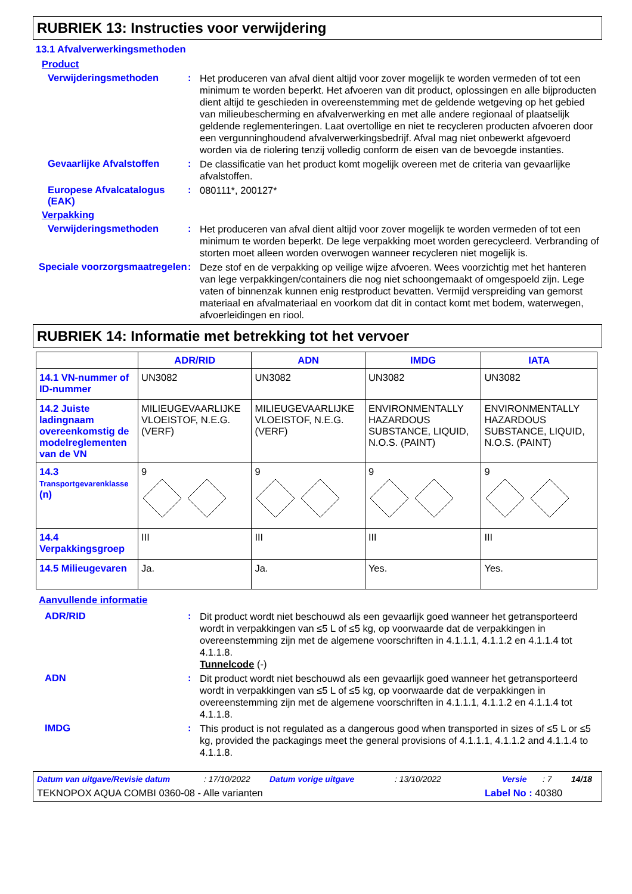RUBRIEK 13: Instructies voor verwijdering
13.1 Afvalverwerkingsmethoden
Product
Verwijderingsmethoden :
Het produceren van afval dient altijd voor zover mogelijk te worden vermeden of tot een minimum te worden beperkt. Het afvoeren van dit product, oplossingen en alle bijproducten dient altijd te geschieden in overeenstemming met de geldende wetgeving op het gebied van milieubescherming en afvalverwerking en met alle andere regionaal of plaatselijk geldende reglementeringen. Laat overtollige en niet te recycleren producten afvoeren door een vergunninghoudend afvalverwerkingsbedrijf. Afval mag niet onbewerkt afgevoerd worden via de riolering tenzij volledig conform de eisen van de bevoegde instanties.
Gevaarlijke Afvalstoffen
:
De classificatie van het product komt mogelijk overeen met de criteria van gevaarlijke afvalstoffen.
Europese Afvalcatalogus (EAK)
:
080111*, 200127*
Verpakking
Verwijderingsmethoden :
Het produceren van afval dient altijd voor zover mogelijk te worden vermeden of tot een minimum te worden beperkt. De lege verpakking moet worden gerecycleerd. Verbranding of storten moet alleen worden overwogen wanneer recycleren niet mogelijk is.
Speciale voorzorgsmaatregelen
:
Deze stof en de verpakking op veilige wijze afvoeren. Wees voorzichtig met het hanteren van lege verpakkingen/containers die nog niet schoongemaakt of omgespoeld zijn. Lege vaten of binnenzak kunnen enig restproduct bevatten. Vermijd verspreiding van gemorst materiaal en afvalmateriaal en voorkom dat dit in contact komt met bodem, waterwegen, afvoerleidingen en riool.
RUBRIEK 14: Informatie met betrekking tot het vervoer
| | ADR/RID | ADN | IMDG | IATA |
| --- | --- | --- | --- | --- |
| 14.1 VN-nummer of ID-nummer | UN3082 | UN3082 | UN3082 | UN3082 |
| 14.2 Juiste ladingnaam overeenkomstig de modelreglementen van de VN | MILIEUGEVAARLIJKE VLOEISTOF, N.E.G. (VERF) | MILIEUGEVAARLIJKE VLOEISTOF, N.E.G. (VERF) | ENVIRONMENTALLY HAZARDOUS SUBSTANCE, LIQUID, N.O.S. (PAINT) | ENVIRONMENTALLY HAZARDOUS SUBSTANCE, LIQUID, N.O.S. (PAINT) |
| 14.3 Transportgevarenklasse (n) | 9 | 9 | 9 | 9 |
| 14.4 Verpakkingsgroep | III | III | III | III |
| 14.5 Milieugevaren | Ja. | Ja. | Yes. | Yes. |
Aanvullende informatie
ADR/RID :
Dit product wordt niet beschouwd als een gevaarlijk goed wanneer het getransporteerd wordt in verpakkingen van ≤5 L of ≤5 kg, op voorwaarde dat de verpakkingen in overeenstemming zijn met de algemene voorschriften in 4.1.1.1, 4.1.1.2 en 4.1.1.4 tot 4.1.1.8.
Tunnelcode (-)
ADN :
Dit product wordt niet beschouwd als een gevaarlijk goed wanneer het getransporteerd wordt in verpakkingen van ≤5 L of ≤5 kg, op voorwaarde dat de verpakkingen in overeenstemming zijn met de algemene voorschriften in 4.1.1.1, 4.1.1.2 en 4.1.1.4 tot 4.1.1.8.
IMDG :
This product is not regulated as a dangerous good when transported in sizes of ≤5 L or ≤5 kg, provided the packagings meet the general provisions of 4.1.1.1, 4.1.1.2 and 4.1.1.4 to 4.1.1.8.
Datum van uitgave/Revisie datum: 17/10/2022 Datum vorige uitgave: 13/10/2022 Versie: 7 14/18
TEKNOPOX AQUA COMBI 0360-08 - Alle varianten Label No : 40380